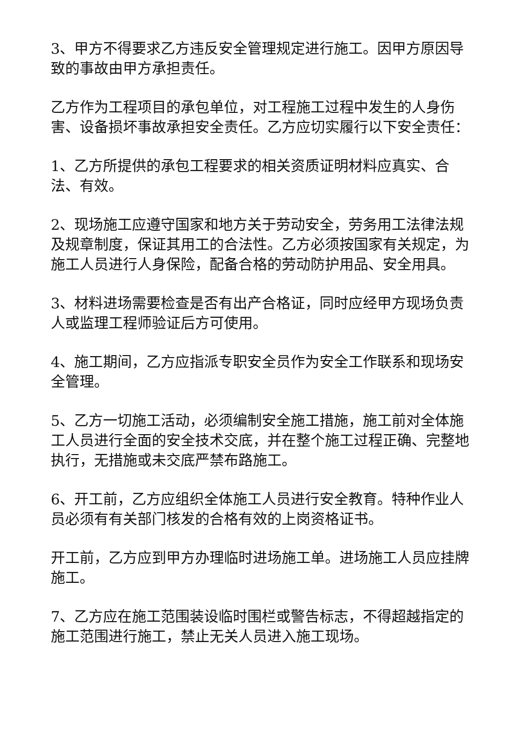3、甲方不得要求乙方违反安全管理规定进行施工。因甲方原因导致的事故由甲方承担责任。
乙方作为工程项目的承包单位，对工程施工过程中发生的人身伤害、设备损坏事故承担安全责任。乙方应切实履行以下安全责任：
1、乙方所提供的承包工程要求的相关资质证明材料应真实、合法、有效。
2、现场施工应遵守国家和地方关于劳动安全，劳务用工法律法规及规章制度，保证其用工的合法性。乙方必须按国家有关规定，为施工人员进行人身保险，配备合格的劳动防护用品、安全用具。
3、材料进场需要检查是否有出产合格证，同时应经甲方现场负责人或监理工程师验证后方可使用。
4、施工期间，乙方应指派专职安全员作为安全工作联系和现场安全管理。
5、乙方一切施工活动，必须编制安全施工措施，施工前对全体施工人员进行全面的安全技术交底，并在整个施工过程正确、完整地执行，无措施或未交底严禁布路施工。
6、开工前，乙方应组织全体施工人员进行安全教育。特种作业人员必须有有关部门核发的合格有效的上岗资格证书。
开工前，乙方应到甲方办理临时进场施工单。进场施工人员应挂牌施工。
7、乙方应在施工范围装设临时围栏或警告标志，不得超越指定的施工范围进行施工，禁止无关人员进入施工现场。